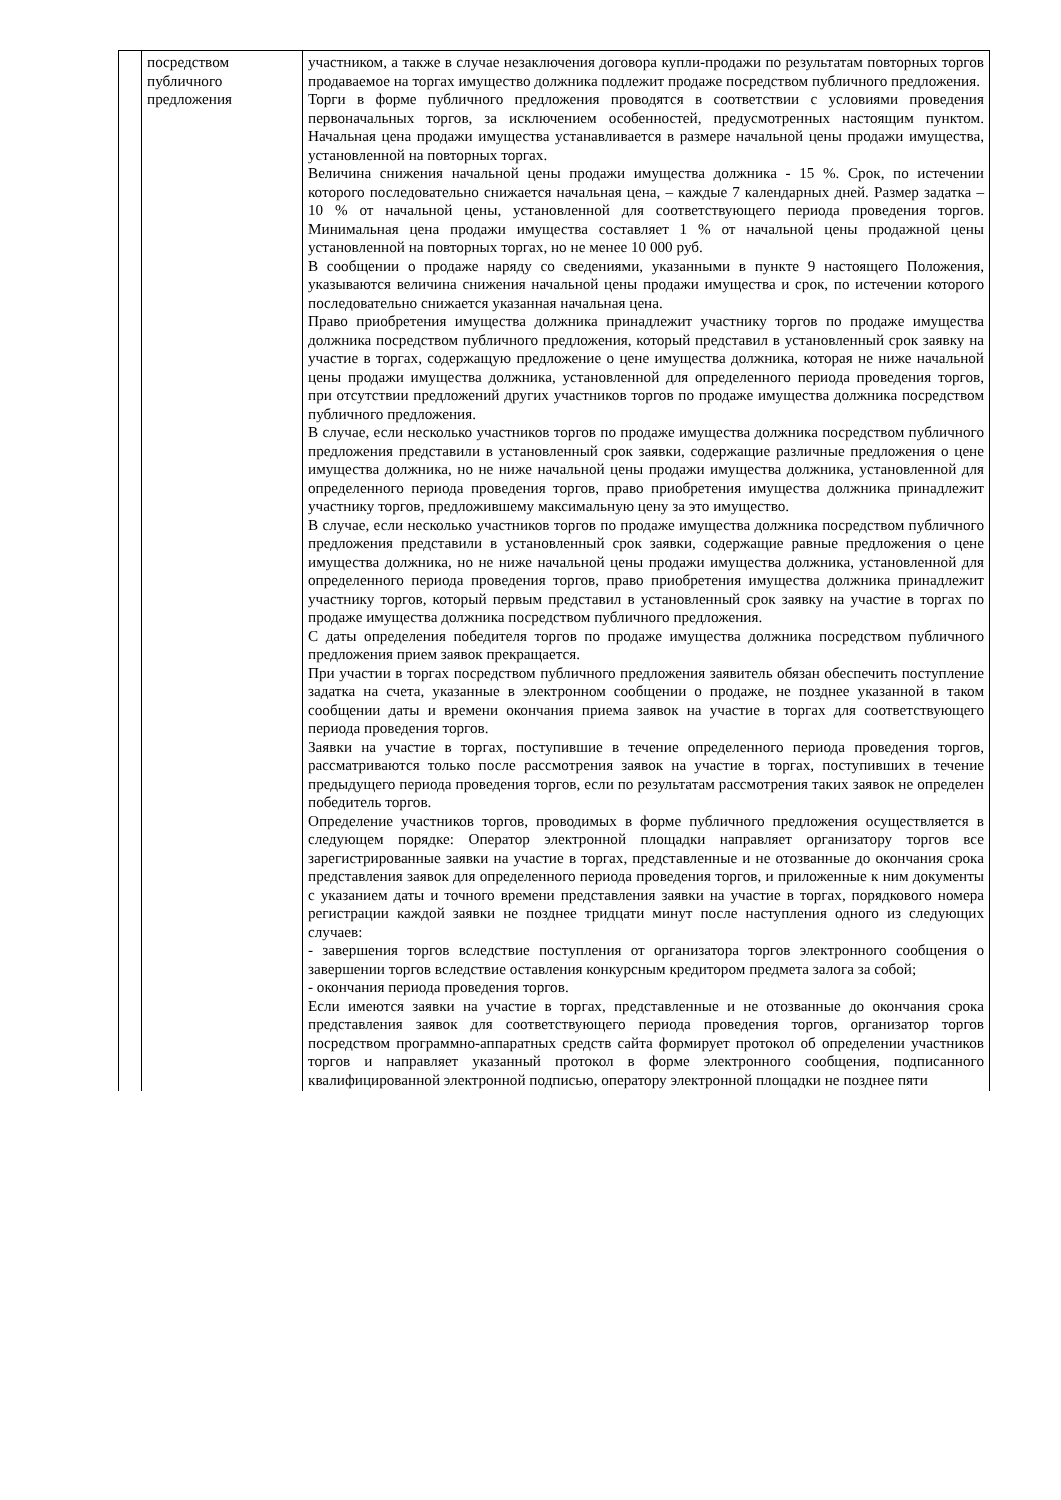| | посредством публичного предложения | участником, а также в случае незаключения договора купли-продажи по результатам повторных торгов продаваемое на торгах имущество должника подлежит продаже посредством публичного предложения. Торги в форме публичного предложения проводятся в соответствии с условиями проведения первоначальных торгов, за исключением особенностей, предусмотренных настоящим пунктом. Начальная цена продажи имущества устанавливается в размере начальной цены продажи имущества, установленной на повторных торгах. Величина снижения начальной цены продажи имущества должника - 15 %. Срок, по истечении которого последовательно снижается начальная цена, – каждые 7 календарных дней. Размер задатка – 10 % от начальной цены, установленной для соответствующего периода проведения торгов. Минимальная цена продажи имущества составляет 1 % от начальной цены продажной цены установленной на повторных торгах, но не менее 10 000 руб. В сообщении о продаже наряду со сведениями, указанными в пункте 9 настоящего Положения, указываются величина снижения начальной цены продажи имущества и срок, по истечении которого последовательно снижается указанная начальная цена. Право приобретения имущества должника принадлежит участнику торгов по продаже имущества должника посредством публичного предложения, который представил в установленный срок заявку на участие в торгах, содержащую предложение о цене имущества должника, которая не ниже начальной цены продажи имущества должника, установленной для определенного периода проведения торгов, при отсутствии предложений других участников торгов по продаже имущества должника посредством публичного предложения. В случае, если несколько участников торгов по продаже имущества должника посредством публичного предложения представили в установленный срок заявки, содержащие различные предложения о цене имущества должника, но не ниже начальной цены продажи имущества должника, установленной для определенного периода проведения торгов, право приобретения имущества должника принадлежит участнику торгов, предложившему максимальную цену за это имущество. В случае, если несколько участников торгов по продаже имущества должника посредством публичного предложения представили в установленный срок заявки, содержащие равные предложения о цене имущества должника, но не ниже начальной цены продажи имущества должника, установленной для определенного периода проведения торгов, право приобретения имущества должника принадлежит участнику торгов, который первым представил в установленный срок заявку на участие в торгах по продаже имущества должника посредством публичного предложения. С даты определения победителя торгов по продаже имущества должника посредством публичного предложения прием заявок прекращается. При участии в торгах посредством публичного предложения заявитель обязан обеспечить поступление задатка на счета, указанные в электронном сообщении о продаже, не позднее указанной в таком сообщении даты и времени окончания приема заявок на участие в торгах для соответствующего периода проведения торгов. Заявки на участие в торгах, поступившие в течение определенного периода проведения торгов, рассматриваются только после рассмотрения заявок на участие в торгах, поступивших в течение предыдущего периода проведения торгов, если по результатам рассмотрения таких заявок не определен победитель торгов. Определение участников торгов, проводимых в форме публичного предложения осуществляется в следующем порядке: Оператор электронной площадки направляет организатору торгов все зарегистрированные заявки на участие в торгах, представленные и не отозванные до окончания срока представления заявок для определенного периода проведения торгов, и приложенные к ним документы с указанием даты и точного времени представления заявки на участие в торгах, порядкового номера регистрации каждой заявки не позднее тридцати минут после наступления одного из следующих случаев: - завершения торгов вследствие поступления от организатора торгов электронного сообщения о завершении торгов вследствие оставления конкурсным кредитором предмета залога за собой; - окончания периода проведения торгов. Если имеются заявки на участие в торгах, представленные и не отозванные до окончания срока представления заявок для соответствующего периода проведения торгов, организатор торгов посредством программно-аппаратных средств сайта формирует протокол об определении участников торгов и направляет указанный протокол в форме электронного сообщения, подписанного квалифицированной электронной подписью, оператору электронной площадки не позднее пяти |